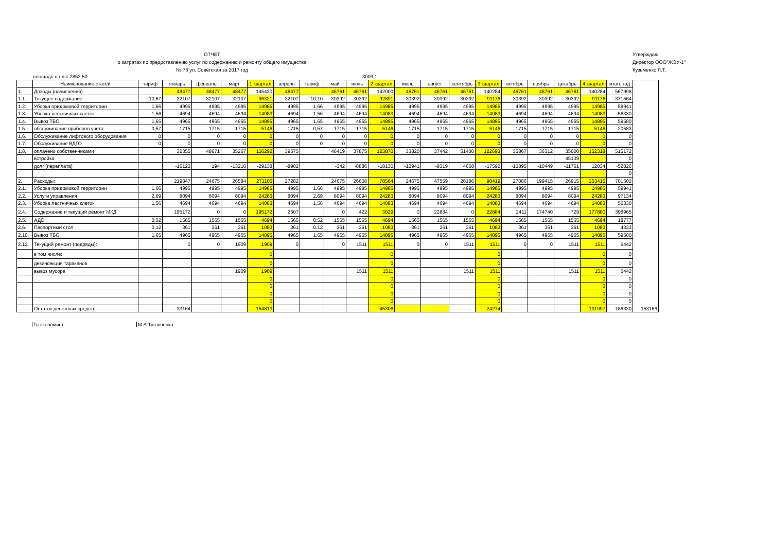ОТЧЕТ
о затратах по предоставлению услуг по содержанию и ремонту общего имущества
№ 76 ул. Советская за 2017 год
Утверждаю:
Директор ООО"ЖЭУ-1"
Кузьменко Л.Т.
площадь по л.с-2853,50 3009,1
| | Наименование статей | тариф | январь | февраль | март | 1 квартал | апрель | тариф | май | июнь | 2 квартал | июль | август | сентябрь | 3 квартал | октябрь | ноябрь | декабрь | 4 квартал | итого год | |
| --- | --- | --- | --- | --- | --- | --- | --- | --- | --- | --- | --- | --- | --- | --- | --- | --- | --- | --- | --- | --- | --- |
| 1. | Доходы (начисления): | | 48477 | 48477 | 48477 | 145430 | 48477 | | 46761 | 46761 | 142000 | 46761 | 46761 | 46761 | 140284 | 46761 | 46761 | 46761 | 140284 | 567998 | |
| 1.1. | Текущее содержание | 10,67 | 32107 | 32107 | 32107 | 96321 | 32107 | 10,10 | 30392 | 30392 | 92891 | 30392 | 30392 | 30392 | 91176 | 30392 | 30392 | 30392 | 91176 | 371564 | |
| 1.2. | Уборка придомовой территории | 1,66 | 4995 | 4995 | 4995 | 14985 | 4995 | 1,66 | 4995 | 4995 | 14985 | 4995 | 4995 | 4995 | 14985 | 4995 | 4995 | 4995 | 14985 | 59941 | |
| 1.3. | Уборка лестничных клеток | 1,56 | 4694 | 4694 | 4694 | 14083 | 4694 | 1,56 | 4694 | 4694 | 14083 | 4694 | 4694 | 4694 | 14083 | 4694 | 4694 | 4694 | 14083 | 56330 | |
| 1.4. | Вывоз ТБО | 1,65 | 4965 | 4965 | 4965 | 14895 | 4965 | 1,65 | 4965 | 4965 | 14895 | 4965 | 4965 | 4965 | 14895 | 4965 | 4965 | 4965 | 14895 | 59580 | |
| 1.5. | обслуживание приборов учета | 0,57 | 1715 | 1715 | 1715 | 5146 | 1715 | 0,57 | 1715 | 1715 | 5146 | 1715 | 1715 | 1715 | 5146 | 1715 | 1715 | 1715 | 5146 | 20583 | |
| 1.6. | Обслуживание лифтового оборудования | 0 | 0 | 0 | 0 | 0 | 0 | 0 | 0 | 0 | 0 | 0 | 0 | 0 | 0 | 0 | 0 | 0 | 0 | 0 | |
| 1.7. | Обслуживание ВДГО | 0 | 0 | 0 | 0 | 0 | 0 | 0 | 0 | 0 | 0 | 0 | 0 | 0 | 0 | 0 | 0 | 0 | 0 | 0 | |
| 1.8. | оплачено собственниками | | 32355 | 48671 | 35267 | 116292 | 39575 | | 46419 | 37875 | 123870 | 33820 | 37442 | 51430 | 122693 | 35867 | 36312 | 35000 | 152318 | 515172 | |
| | встройка | | | | | | | | | | | | | | | | | 45139 | | 0 | |
| | долг (переплата) | | -16122 | 194 | -13210 | -29138 | -8902 | | -342 | -8886 | -18130 | -12941 | -9319 | 4668 | -17592 | -10895 | -10449 | -11761 | 12034 | -52826 | |
| | | | | | | | | | | | | | | | | | | | | 0 | |
| 2. | Расходы: | | 219847 | 24675 | 26584 | 271105 | 27282 | | 24675 | 26608 | 78564 | 24675 | 47559 | 26186 | 98419 | 27086 | 199415 | 26915 | 253415 | 701502 | |
| 2.1. | Уборка придомовой территории | 1,66 | 4995 | 4995 | 4995 | 14985 | 4995 | 1,66 | 4995 | 4995 | 14985 | 4995 | 4995 | 4995 | 14985 | 4995 | 4995 | 4995 | 14985 | 59941 | |
| 2.2. | Услуги управления | 2,69 | 8094 | 8094 | 8094 | 24283 | 8094 | 2,69 | 8094 | 8094 | 24283 | 8094 | 8094 | 8094 | 24283 | 8094 | 8094 | 8094 | 24283 | 97134 | |
| 2.3. | Уборка лестничных клеток | 1,56 | 4694 | 4694 | 4694 | 14083 | 4694 | 1,56 | 4694 | 4694 | 14083 | 4694 | 4694 | 4694 | 14083 | 4694 | 4694 | 4694 | 14083 | 56330 | |
| 2.4. | Содержание и текущий ремонт МКД | | 195172 | 0 | 0 | 195172 | 2607 | | 0 | 422 | 3029 | 0 | 22884 | 0 | 22884 | 2411 | 174740 | 729 | 177880 | 398965 | |
| 2.5. | АДС | 0,52 | 1565 | 1565 | 1565 | 4694 | 1565 | 0,52 | 1565 | 1565 | 4694 | 1565 | 1565 | 1565 | 4694 | 1565 | 1565 | 1565 | 4694 | 18777 | |
| 2.6. | Паспортный стол | 0,12 | 361 | 361 | 361 | 1083 | 361 | 0,12 | 361 | 361 | 1083 | 361 | 361 | 361 | 1083 | 361 | 361 | 361 | 1083 | 4333 | |
| 2.10. | Вывоз ТБО | 1,65 | 4965 | 4965 | 4965 | 14895 | 4965 | 1,65 | 4965 | 4965 | 14895 | 4965 | 4965 | 4965 | 14895 | 4965 | 4965 | 4965 | 14895 | 59580 | |
| 2.12. | Текущий ремонт (подряды): | | 0 | 0 | 1909 | 1909 | 0 | | 0 | 1511 | 1511 | 0 | 0 | 1511 | 1511 | 0 | 0 | 1511 | 1511 | 6442 | |
| | в том числе: | | | | | 0 | | | | | 0 | | | | 0 | | | | 0 | 0 | |
| | дезинсекция тараканов | | | | | 0 | | | | | 0 | | | | 0 | | | | 0 | 0 | |
| | вывоз мусора | | | | 1909 | 1909 | | | | 1511 | 1511 | | | 1511 | 1511 | | | 1511 | 1511 | 6442 | |
| | | | | | | 0 | | | | | 0 | | | | 0 | | | | 0 | 0 | |
| | | | | | | 0 | | | | | 0 | | | | 0 | | | | 0 | 0 | |
| | | | | | | 0 | | | | | 0 | | | | 0 | | | | 0 | 0 | |
| | | | | | | 0 | | | | | 0 | | | | 0 | | | | 0 | 0 | |
| | Остаток денежных средств | | 33164 | | | -154813 | | | | | 45306 | | | | 24274 | | | | -101097 | -186330 | -153166 |
Гл.экономист М.А.Тютюненко